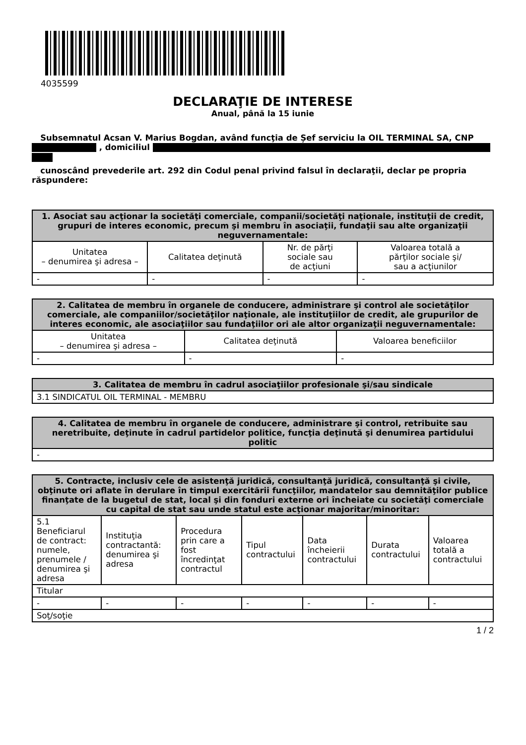4035599
DECLARAŢIE DE INTERESE
Anual, până la 15 iunie
Subsemnatul Acsan V. Marius Bogdan, având funcţia de Șef serviciu la OIL TERMINAL SA, CNP , domiciliul
cunoscând prevederile art. 292 din Codul penal privind falsul în declaraţii, declar pe propria răspundere:
| 1. Asociat sau acţionar la societăţi comerciale, companii/societăţi naţionale, instituţii de credit, grupuri de interes economic, precum şi membru în asociaţii, fundaţii sau alte organizaţii neguvernamentale: | | | |
| --- | --- | --- | --- |
| Unitatea – denumirea şi adresa – | Calitatea deţinută | Nr. de părţi sociale sau de acţiuni | Valoarea totală a părţilor sociale şi/ sau a acţiunilor |
| - | - | - | - |
| 2. Calitatea de membru în organele de conducere, administrare şi control ale societăţilor comerciale, ale companiilor/societăţilor naţionale, ale instituţiilor de credit, ale grupurilor de interes economic, ale asociaţiilor sau fundaţiilor ori ale altor organizaţii neguvernamentale: | | |
| --- | --- | --- |
| Unitatea – denumirea şi adresa – | Calitatea deţinută | Valoarea beneficiilor |
| - | - | - |
| 3. Calitatea de membru în cadrul asociaţiilor profesionale şi/sau sindicale |
| --- |
| 3.1 SINDICATUL OIL TERMINAL - MEMBRU |
| 4. Calitatea de membru în organele de conducere, administrare şi control, retribuite sau neretribuite, deţinute în cadrul partidelor politice, funcţia deţinută şi denumirea partidului politic |
| --- |
| - |
| 5. Contracte, inclusiv cele de asistenţă juridică, consultanţă juridică, consultanţă şi civile, obţinute ori aflate în derulare în timpul exercitării funcţiilor, mandatelor sau demnităţilor publice finanţate de la bugetul de stat, local şi din fonduri externe ori încheiate cu societăţi comerciale cu capital de stat sau unde statul este acţionar majoritar/minoritar: | | | | | | |
| --- | --- | --- | --- | --- | --- | --- |
| 5.1 Beneficiarul de contract: numele, prenumele / denumirea şi adresa | Instituţia contractantă: denumirea şi adresa | Procedura prin care a fost încredinţat contractul | Tipul contractului | Data încheierii contractului | Durata contractului | Valoarea totală a contractului |
| Titular | | | | | | |
| - | - | - | - | - | - | - |
| Soţ/soţie | | | | | | |
1 / 2